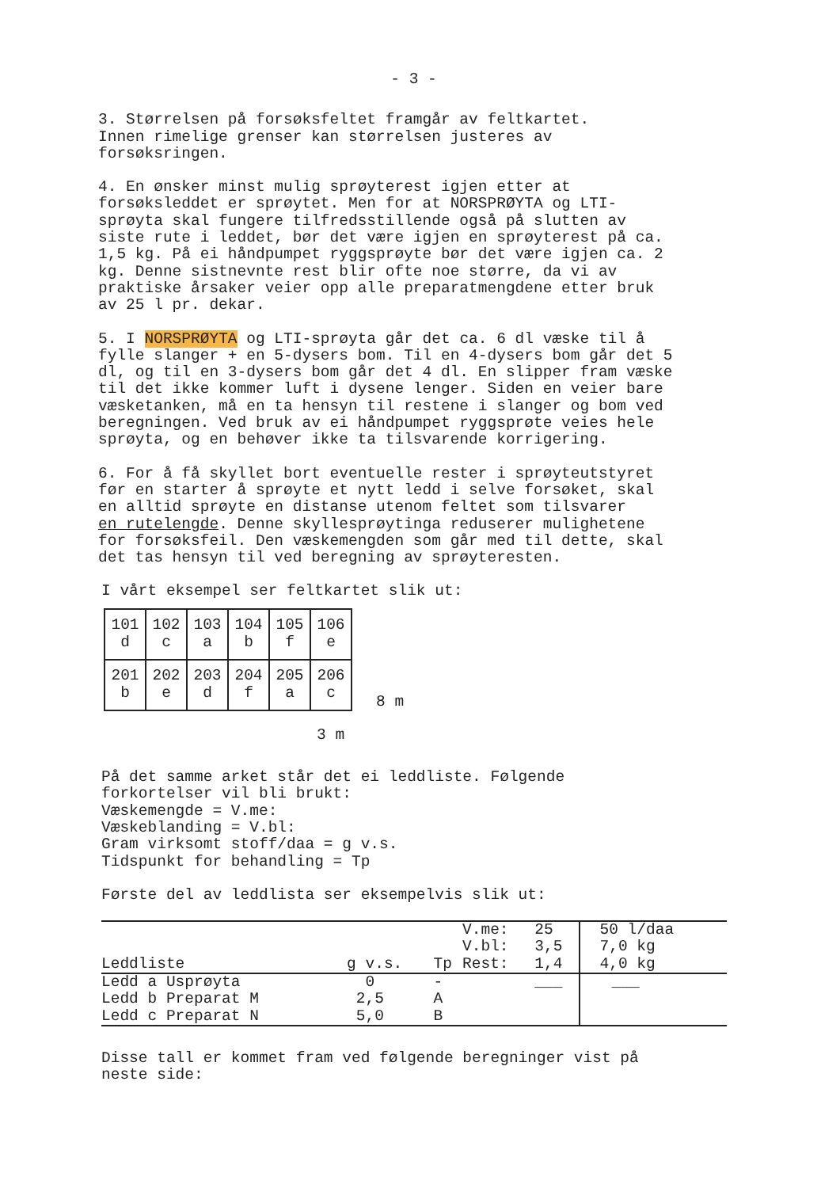- 3 -
3. Størrelsen på forsøksfeltet framgår av feltkartet. Innen rimelige grenser kan størrelsen justeres av forsøksringen.
4. En ønsker minst mulig sprøyterest igjen etter at forsøksleddet er sprøytet. Men for at NORSPRØYTA og LTI- sprøyta skal fungere tilfredsstillende også på slutten av siste rute i leddet, bør det være igjen en sprøyterest på ca. 1,5 kg. På ei håndpumpet ryggsprøyte bør det være igjen ca. 2 kg. Denne sistnevnte rest blir ofte noe større, da vi av praktiske årsaker veier opp alle preparatmengdene etter bruk av 25 l pr. dekar.
5. I NORSPRØYTA og LTI-sprøyta går det ca. 6 dl væske til å fylle slanger + en 5-dysers bom. Til en 4-dysers bom går det 5 dl, og til en 3-dysers bom går det 4 dl. En slipper fram væske til det ikke kommer luft i dysene lenger. Siden en veier bare væsketanken, må en ta hensyn til restene i slanger og bom ved beregningen. Ved bruk av ei håndpumpet ryggsprøte veies hele sprøyta, og en behøver ikke ta tilsvarende korrigering.
6. For å få skyllet bort eventuelle rester i sprøyteutstyret før en starter å sprøyte et nytt ledd i selve forsøket, skal en alltid sprøyte en distanse utenom feltet som tilsvarer en rutelengde. Denne skyllesprøytinga reduserer mulighetene for forsøksfeil. Den væskemengden som går med til dette, skal det tas hensyn til ved beregning av sprøyteresten.
I vårt eksempel ser feltkartet slik ut:
| 101 d | 102 c | 103 a | 104 b | 105 f | 106 e |
| 201 b | 202 e | 203 d | 204 f | 205 a | 206 c |
8 m
3 m
På det samme arket står det ei leddliste. Følgende forkortelser vil bli brukt: Væskemengde = V.me: Væskeblanding = V.bl: Gram virksomt stoff/daa = g v.s. Tidspunkt for behandling = Tp
Første del av leddlista ser eksempelvis slik ut:
| | | | V.me: | 25 | 50 l/daa |
| --- | --- | --- | --- | --- | --- |
| | | | V.bl: | 3,5 | 7,0 kg |
| Leddliste | g v.s. | Tp | Rest: | 1,4 | 4,0 kg |
| Ledd a Usprøyta | 0 | - | | ___ | ___ |
| Ledd b Preparat M | 2,5 | A | | | |
| Ledd c Preparat N | 5,0 | B | | | |
Disse tall er kommet fram ved følgende beregninger vist på neste side: